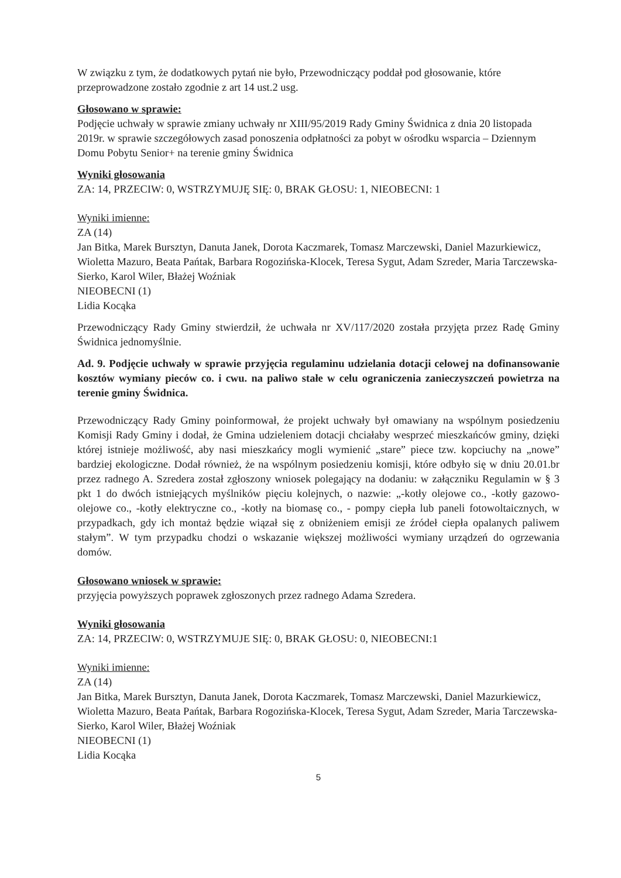W związku z tym, że dodatkowych pytań nie było, Przewodniczący poddał pod głosowanie, które przeprowadzone zostało zgodnie z art 14 ust.2 usg.
Głosowano w sprawie:
Podjęcie uchwały w sprawie zmiany uchwały nr XIII/95/2019 Rady Gminy Świdnica z dnia 20 listopada 2019r. w sprawie szczegółowych zasad ponoszenia odpłatności za pobyt w ośrodku wsparcia – Dziennym Domu Pobytu Senior+ na terenie gminy Świdnica
Wyniki głosowania
ZA: 14, PRZECIW: 0, WSTRZYMUJĘ SIĘ: 0, BRAK GŁOSU: 1, NIEOBECNI: 1
Wyniki imienne:
ZA (14)
Jan Bitka, Marek Bursztyn, Danuta Janek, Dorota Kaczmarek, Tomasz Marczewski, Daniel Mazurkiewicz, Wioletta Mazuro, Beata Pańtak, Barbara Rogozińska-Klocek, Teresa Sygut, Adam Szreder, Maria Tarczewska-Sierko, Karol Wiler, Błażej Woźniak
NIEOBECNI (1)
Lidia Kocąka
Przewodniczący Rady Gminy stwierdził, że uchwała nr XV/117/2020 została przyjęta przez Radę Gminy Świdnica jednomyślnie.
Ad. 9. Podjęcie uchwały w sprawie przyjęcia regulaminu udzielania dotacji celowej na dofinansowanie kosztów wymiany pieców co. i cwu. na paliwo stałe w celu ograniczenia zanieczyszczeń powietrza na terenie gminy Świdnica.
Przewodniczący Rady Gminy poinformował, że projekt uchwały był omawiany na wspólnym posiedzeniu Komisji Rady Gminy i dodał, że Gmina udzieleniem dotacji chciałaby wesprzeć mieszkańców gminy, dzięki której istnieje możliwość, aby nasi mieszkańcy mogli wymienić „stare” piece tzw. kopciuchy na „nowe” bardziej ekologiczne. Dodał również, że na wspólnym posiedzeniu komisji, które odbyło się w dniu 20.01.br przez radnego A. Szredera został zgłoszony wniosek polegający na dodaniu: w załączniku Regulamin w § 3 pkt 1 do dwóch istniejących myślników pięciu kolejnych, o nazwie: „-kotły olejowe co., -kotły gazowo-olejowe co., -kotły elektryczne co., -kotły na biomasę co., - pompy ciepła lub paneli fotowoltaicznych, w przypadkach, gdy ich montaż będzie wiązał się z obniżeniem emisji ze źródeł ciepła opalanych paliwem stałym”. W tym przypadku chodzi o wskazanie większej możliwości wymiany urządzeń do ogrzewania domów.
Głosowano wniosek w sprawie:
przyjęcia powyższych poprawek zgłoszonych przez radnego Adama Szredera.
Wyniki głosowania
ZA: 14, PRZECIW: 0, WSTRZYMUJE SIĘ: 0, BRAK GŁOSU: 0, NIEOBECNI:1
Wyniki imienne:
ZA (14)
Jan Bitka, Marek Bursztyn, Danuta Janek, Dorota Kaczmarek, Tomasz Marczewski, Daniel Mazurkiewicz, Wioletta Mazuro, Beata Pańtak, Barbara Rogozińska-Klocek, Teresa Sygut, Adam Szreder, Maria Tarczewska-Sierko, Karol Wiler, Błażej Woźniak
NIEOBECNI (1)
Lidia Kocąka
5